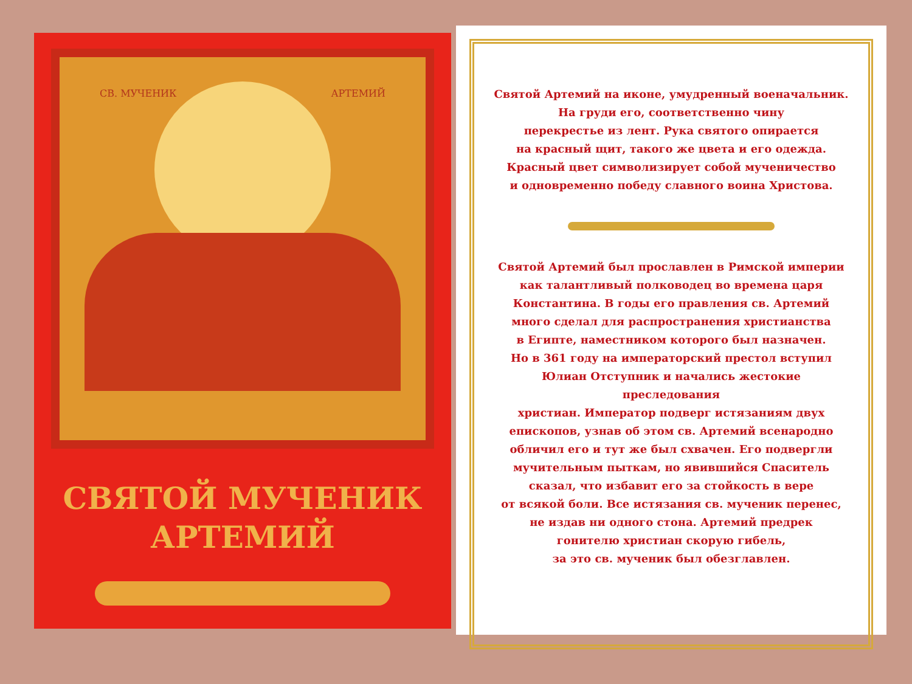СВ. МУЧЕНИК АРТЕМИЙ
СВЯТОЙ МУЧЕНИК
АРТЕМИЙ
Святой Артемий на иконе, умудренный военачальник.
На груди его, соответственно чину
перекрестье из лент. Рука святого опирается
на красный щит, такого же цвета и его одежда.
Красный цвет символизирует собой мученичество
и одновременно победу славного воина Христова.
Святой Артемий был прославлен в Римской империи
как талантливый полководец во времена царя
Константина. В годы его правления св. Артемий
много сделал для распространения христианства
в Египте, наместником которого был назначен.
Но в 361 году на императорский престол вступил
Юлиан Отступник и начались жестокие преследования
христиан. Император подверг истязаниям двух
епископов, узнав об этом св. Артемий всенародно
обличил его и тут же был схвачен. Его подвергли
мучительным пыткам, но явившийся Спаситель
сказал, что избавит его за стойкость в вере
от всякой боли. Все истязания св. мученик перенес,
не издав ни одного стона. Артемий предрек
гонителю христиан скорую гибель,
за это св. мученик был обезглавлен.